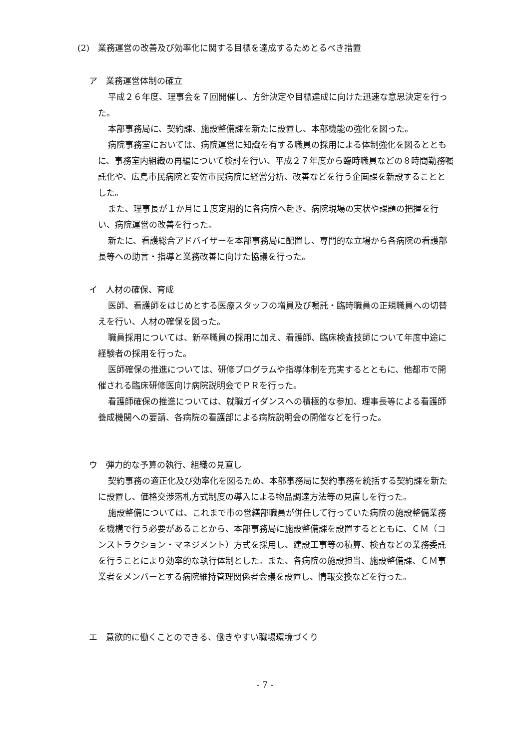(2)　業務運営の改善及び効率化に関する目標を達成するためとるべき措置
ア　業務運営体制の確立
平成２６年度、理事会を７回開催し、方針決定や目標達成に向けた迅速な意思決定を行った。
本部事務局に、契約課、施設整備課を新たに設置し、本部機能の強化を図った。
病院事務室においては、病院運営に知識を有する職員の採用による体制強化を図るとともに、事務室内組織の再編について検討を行い、平成２７年度から臨時職員などの８時間勤務嘱託化や、広島市民病院と安佐市民病院に経営分析、改善などを行う企画課を新設することとした。
また、理事長が１か月に１度定期的に各病院へ赴き、病院現場の実状や課題の把握を行い、病院運営の改善を行った。
新たに、看護総合アドバイザーを本部事務局に配置し、専門的な立場から各病院の看護部長等への助言・指導と業務改善に向けた協議を行った。
イ　人材の確保、育成
医師、看護師をはじめとする医療スタッフの増員及び嘱託・臨時職員の正規職員への切替えを行い、人材の確保を図った。
職員採用については、新卒職員の採用に加え、看護師、臨床検査技師について年度中途に経験者の採用を行った。
医師確保の推進については、研修プログラムや指導体制を充実するとともに、他都市で開催される臨床研修医向け病院説明会でＰＲを行った。
看護師確保の推進については、就職ガイダンスへの積極的な参加、理事長等による看護師養成機関への要請、各病院の看護部による病院説明会の開催などを行った。
ウ　弾力的な予算の執行、組織の見直し
契約事務の適正化及び効率化を図るため、本部事務局に契約事務を統括する契約課を新たに設置し、価格交渉落札方式制度の導入による物品調達方法等の見直しを行った。
施設整備については、これまで市の営繕部職員が併任して行っていた病院の施設整備業務を機構で行う必要があることから、本部事務局に施設整備課を設置するとともに、ＣＭ（コンストラクション・マネジメント）方式を採用し、建設工事等の積算、検査などの業務委託を行うことにより効率的な執行体制とした。また、各病院の施設担当、施設整備課、ＣＭ事業者をメンバーとする病院維持管理関係者会議を設置し、情報交換などを行った。
エ　意欲的に働くことのできる、働きやすい職場環境づくり
- 7 -